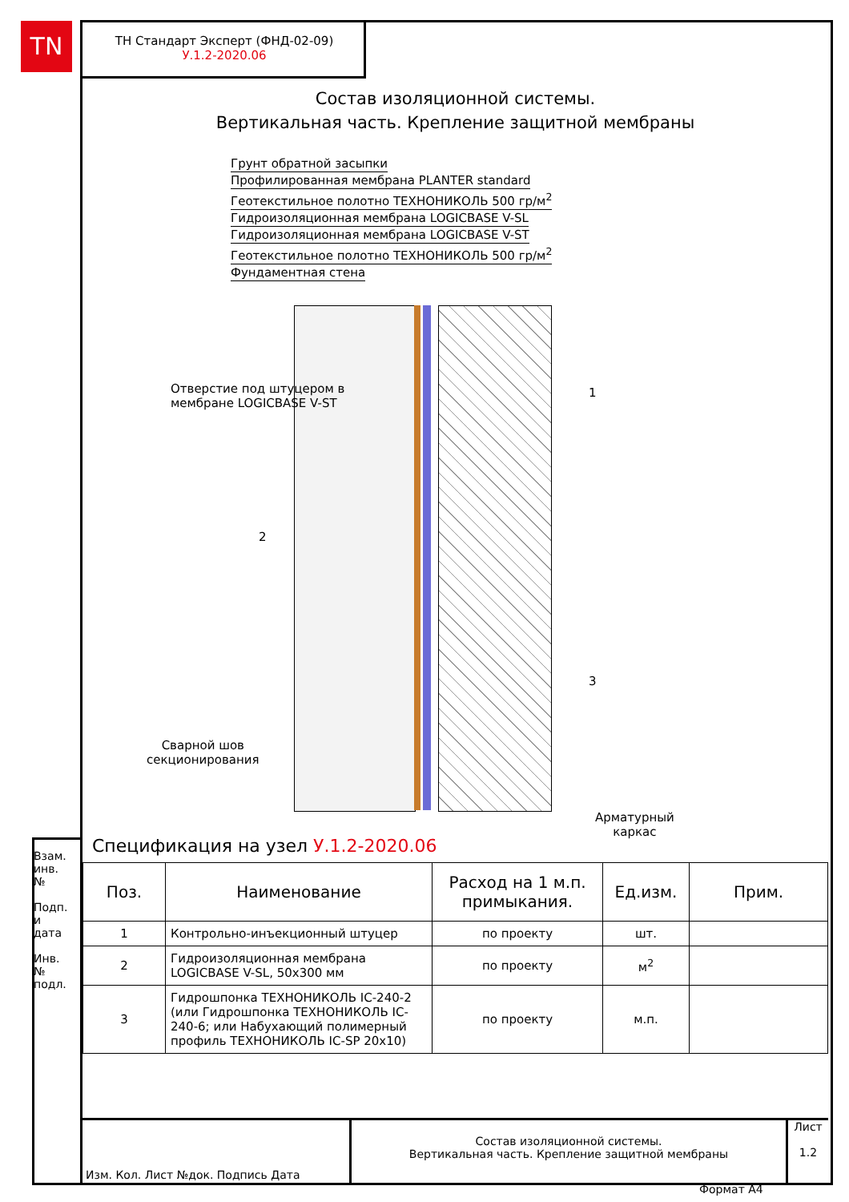TN
ТН Стандарт Эксперт (ФНД-02-09)
У.1.2-2020.06
Состав изоляционной системы.
Вертикальная часть. Крепление защитной мембраны
Грунт обратной засыпки
Профилированная мембрана PLANTER standard
Геотекстильное полотно ТЕХНОНИКОЛЬ 500 гр/м<sup>2</sup>
Гидроизоляционная мембрана LOGICBASE V-SL
Гидроизоляционная мембрана LOGICBASE V-ST
Геотекстильное полотно ТЕХНОНИКОЛЬ 500 гр/м<sup>2</sup>
Фундаментная стена
Отверстие под штуцером в
мембране LOGICBASE V-ST
1
2
3
Сварной шов
секционирования
Арматурный
каркас
Спецификация на узел У.1.2-2020.06
| Поз. | Наименование | Расход на 1 м.п. примыкания. | Ед.изм. | Прим. |
| --- | --- | --- | --- | --- |
| 1 | Контрольно-инъекционный штуцер | по проекту | шт. | |
| 2 | Гидроизоляционная мембрана LOGICBASE V-SL, 50x300 мм | по проекту | м<sup>2</sup> | |
| 3 | Гидрошпонка ТЕХНОНИКОЛЬ IC-240-2 (или Гидрошпонка ТЕХНОНИКОЛЬ IC-240-6; или Набухающий полимерный профиль ТЕХНОНИКОЛЬ IC-SP 20x10) | по проекту | м.п. | |
Взам. инв. №
Подп. и дата
Инв. № подл.
Изм. Кол. Лист №док. Подпись Дата
Состав изоляционной системы.
Вертикальная часть. Крепление защитной мембраны
Лист
1.2
Формат А4